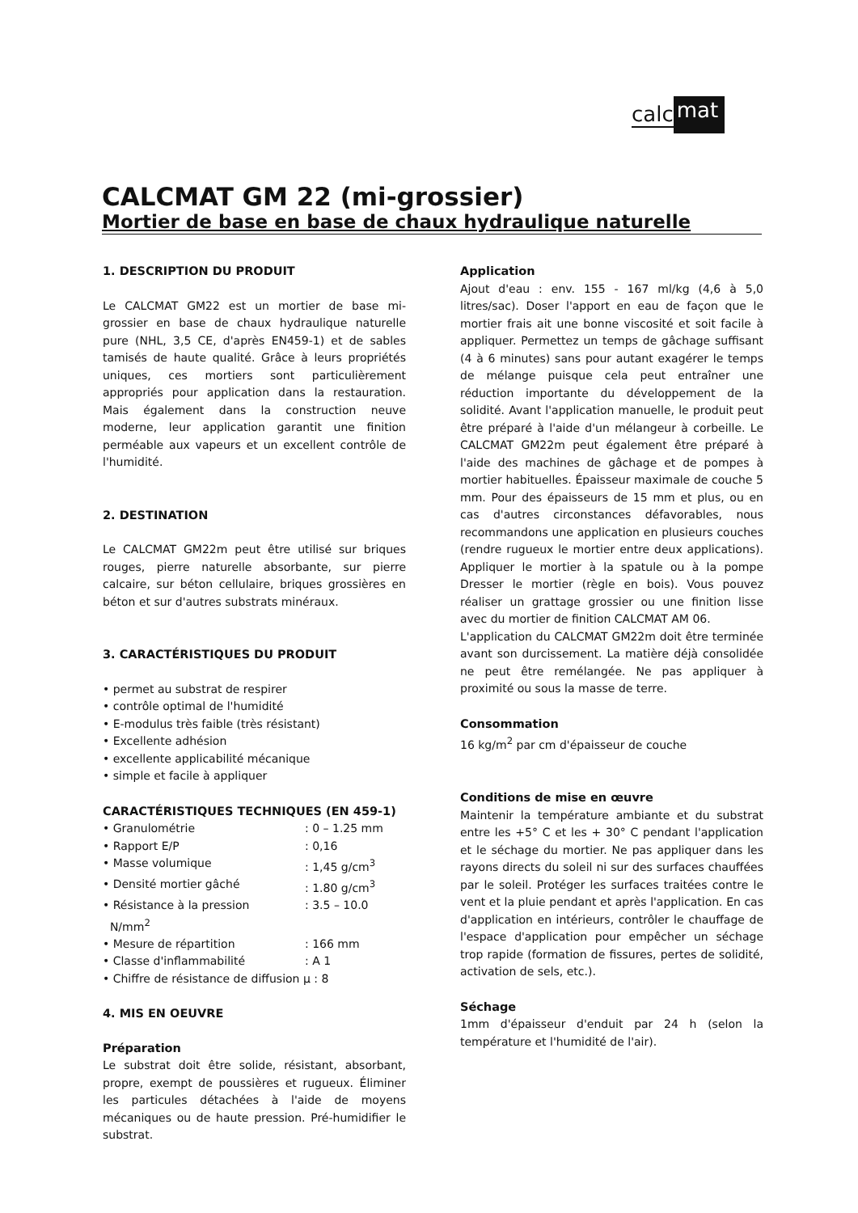calc mat
CALCMAT GM 22 (mi-grossier)
Mortier de base en base de chaux hydraulique naturelle
1. DESCRIPTION DU PRODUIT
Le CALCMAT GM22 est un mortier de base mi-grossier en base de chaux hydraulique naturelle pure (NHL, 3,5 CE, d'après EN459-1) et de sables tamisés de haute qualité. Grâce à leurs propriétés uniques, ces mortiers sont particulièrement appropriés pour application dans la restauration. Mais également dans la construction neuve moderne, leur application garantit une finition perméable aux vapeurs et un excellent contrôle de l'humidité.
2. DESTINATION
Le CALCMAT GM22m peut être utilisé sur briques rouges, pierre naturelle absorbante, sur pierre calcaire, sur béton cellulaire, briques grossières en béton et sur d'autres substrats minéraux.
3. CARACTÉRISTIQUES DU PRODUIT
• permet au substrat de respirer
• contrôle optimal de l'humidité
• E-modulus très faible (très résistant)
• Excellente adhésion
• excellente applicabilité mécanique
• simple et facile à appliquer
CARACTÉRISTIQUES TECHNIQUES (EN 459-1)
• Granulométrie: 0 – 1.25 mm
• Rapport E/P: 0,16
• Masse volumique: 1,45 g/cm<sup>3</sup>
• Densité mortier gâché: 1.80 g/cm<sup>3</sup>
• Résistance à la pression: 3.5 – 10.0
N/mm<sup>2</sup>
• Mesure de répartition: 166 mm
• Classe d'inflammabilité: A 1
• Chiffre de résistance de diffusion µ : 8
4. MIS EN OEUVRE
Préparation
Le substrat doit être solide, résistant, absorbant, propre, exempt de poussières et rugueux. Éliminer les particules détachées à l'aide de moyens mécaniques ou de haute pression. Pré-humidifier le substrat.
Application
Ajout d'eau : env. 155 - 167 ml/kg (4,6 à 5,0 litres/sac). Doser l'apport en eau de façon que le mortier frais ait une bonne viscosité et soit facile à appliquer. Permettez un temps de gâchage suffisant (4 à 6 minutes) sans pour autant exagérer le temps de mélange puisque cela peut entraîner une réduction importante du développement de la solidité. Avant l'application manuelle, le produit peut être préparé à l'aide d'un mélangeur à corbeille. Le CALCMAT GM22m peut également être préparé à l'aide des machines de gâchage et de pompes à mortier habituelles. Épaisseur maximale de couche 5 mm. Pour des épaisseurs de 15 mm et plus, ou en cas d'autres circonstances défavorables, nous recommandons une application en plusieurs couches (rendre rugueux le mortier entre deux applications). Appliquer le mortier à la spatule ou à la pompe Dresser le mortier (règle en bois). Vous pouvez réaliser un grattage grossier ou une finition lisse avec du mortier de finition CALCMAT AM 06.
L'application du CALCMAT GM22m doit être terminée avant son durcissement. La matière déjà consolidée ne peut être remélangée. Ne pas appliquer à proximité ou sous la masse de terre.
Consommation
16 kg/m<sup>2</sup> par cm d'épaisseur de couche
Conditions de mise en œuvre
Maintenir la température ambiante et du substrat entre les +5° C et les + 30° C pendant l'application et le séchage du mortier. Ne pas appliquer dans les rayons directs du soleil ni sur des surfaces chauffées par le soleil. Protéger les surfaces traitées contre le vent et la pluie pendant et après l'application. En cas d'application en intérieurs, contrôler le chauffage de l'espace d'application pour empêcher un séchage trop rapide (formation de fissures, pertes de solidité, activation de sels, etc.).
Séchage
1mm d'épaisseur d'enduit par 24 h (selon la température et l'humidité de l'air).